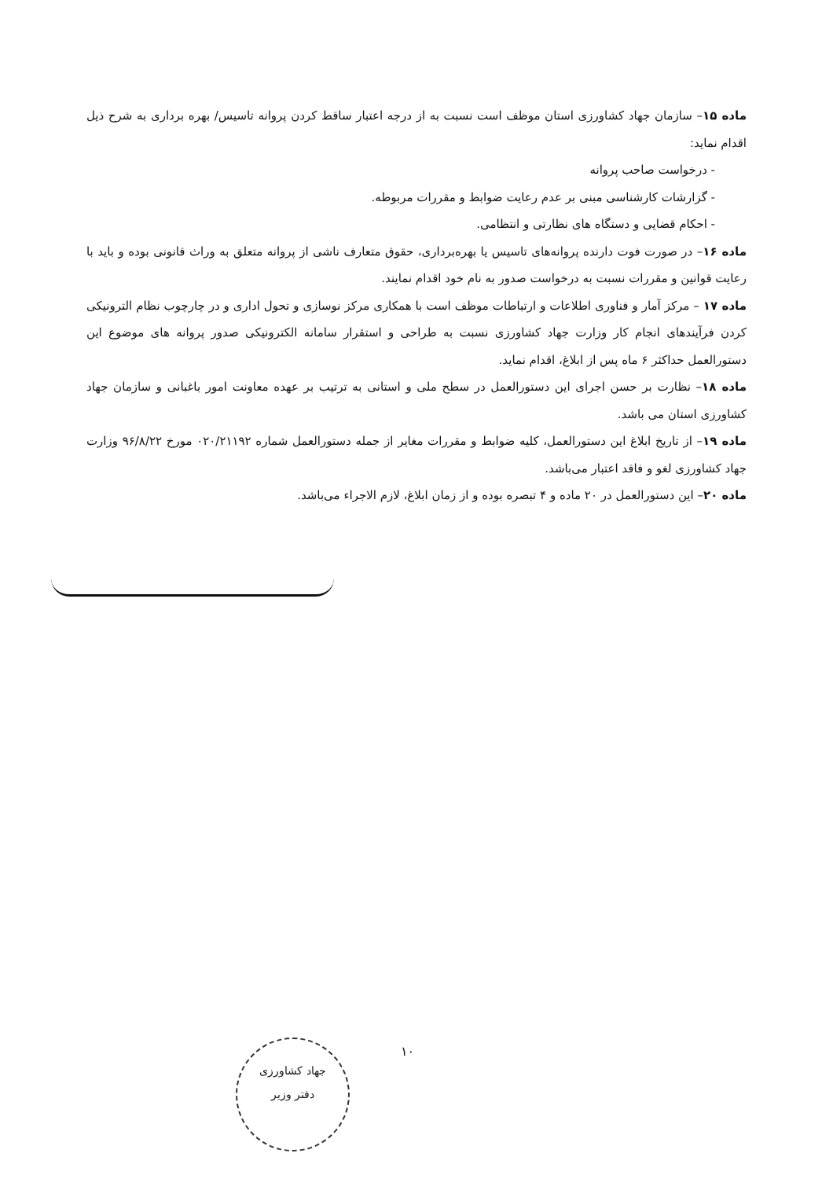ماده ۱۵– سازمان جهاد کشاورزی استان موظف است نسبت به از درجه اعتبار ساقط کردن پروانه تاسیس/ بهره برداری به شرح ذیل اقدام نماید:
- درخواست صاحب پروانه
- گزارشات کارشناسی مبنی بر عدم رعایت ضوابط و مقررات مربوطه.
- احکام قضایی و دستگاه های نظارتی و انتظامی.
ماده ۱۶– در صورت فوت دارنده پروانه‌های تاسیس یا بهره‌برداری، حقوق متعارف ناشی از پروانه متعلق به وراث قانونی بوده و باید با رعایت قوانین و مقررات نسبت به درخواست صدور به نام خود اقدام نمایند.
ماده ۱۷ – مرکز آمار و فناوری اطلاعات و ارتباطات موظف است با همکاری مرکز نوسازی و تحول اداری و در چارچوب نظام الترونیکی کردن فرآیندهای انجام کار وزارت جهاد کشاورزی نسبت به طراحی و استقرار سامانه الکترونیکی صدور پروانه های موضوع این دستورالعمل حداکثر ۶ ماه پس از ابلاغ، اقدام نماید.
ماده ۱۸– نظارت بر حسن اجرای این دستورالعمل در سطح ملی و استانی به ترتیب بر عهده معاونت امور باغبانی و سازمان جهاد کشاورزی استان می باشد.
ماده ۱۹– از تاریخ ابلاغ این دستورالعمل، کلیه ضوابط و مقررات مغایر از جمله دستورالعمل شماره ۰۲۰/۲۱۱۹۲ مورخ ۹۶/۸/۲۲ وزارت جهاد کشاورزی لغو و فاقد اعتبار می‌باشد.
ماده ۲۰– این دستورالعمل در ۲۰ ماده و ۴ تبصره بوده و از زمان ابلاغ، لازم الاجراء می‌باشد.
۱۰
جهاد کشاورزی
دفتر وزیر